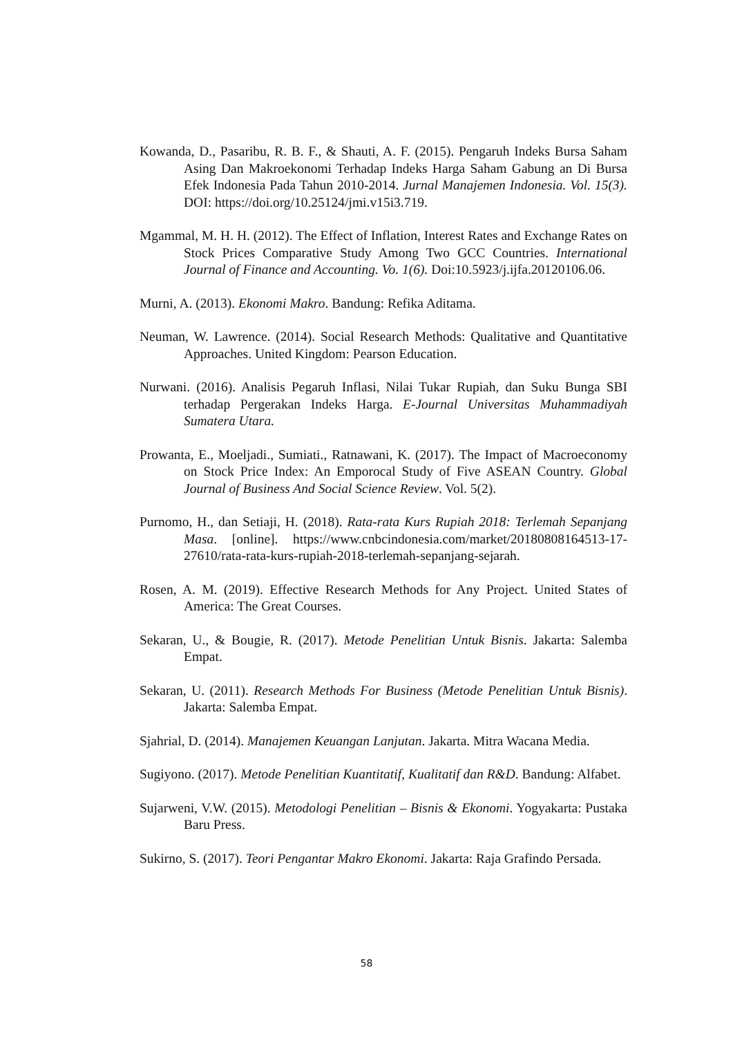Kowanda, D., Pasaribu, R. B. F., & Shauti, A. F. (2015). Pengaruh Indeks Bursa Saham Asing Dan Makroekonomi Terhadap Indeks Harga Saham Gabung an Di Bursa Efek Indonesia Pada Tahun 2010-2014. Jurnal Manajemen Indonesia. Vol. 15(3). DOI: https://doi.org/10.25124/jmi.v15i3.719.
Mgammal, M. H. H. (2012). The Effect of Inflation, Interest Rates and Exchange Rates on Stock Prices Comparative Study Among Two GCC Countries. International Journal of Finance and Accounting. Vo. 1(6). Doi:10.5923/j.ijfa.20120106.06.
Murni, A. (2013). Ekonomi Makro. Bandung: Refika Aditama.
Neuman, W. Lawrence. (2014). Social Research Methods: Qualitative and Quantitative Approaches. United Kingdom: Pearson Education.
Nurwani. (2016). Analisis Pegaruh Inflasi, Nilai Tukar Rupiah, dan Suku Bunga SBI terhadap Pergerakan Indeks Harga. E-Journal Universitas Muhammadiyah Sumatera Utara.
Prowanta, E., Moeljadi., Sumiati., Ratnawani, K. (2017). The Impact of Macroeconomy on Stock Price Index: An Emporocal Study of Five ASEAN Country. Global Journal of Business And Social Science Review. Vol. 5(2).
Purnomo, H., dan Setiaji, H. (2018). Rata-rata Kurs Rupiah 2018: Terlemah Sepanjang Masa. [online]. https://www.cnbcindonesia.com/market/20180808164513-17-27610/rata-rata-kurs-rupiah-2018-terlemah-sepanjang-sejarah.
Rosen, A. M. (2019). Effective Research Methods for Any Project. United States of America: The Great Courses.
Sekaran, U., & Bougie, R. (2017). Metode Penelitian Untuk Bisnis. Jakarta: Salemba Empat.
Sekaran, U. (2011). Research Methods For Business (Metode Penelitian Untuk Bisnis). Jakarta: Salemba Empat.
Sjahrial, D. (2014). Manajemen Keuangan Lanjutan. Jakarta. Mitra Wacana Media.
Sugiyono. (2017). Metode Penelitian Kuantitatif, Kualitatif dan R&D. Bandung: Alfabet.
Sujarweni, V.W. (2015). Metodologi Penelitian – Bisnis & Ekonomi. Yogyakarta: Pustaka Baru Press.
Sukirno, S. (2017). Teori Pengantar Makro Ekonomi. Jakarta: Raja Grafindo Persada.
58